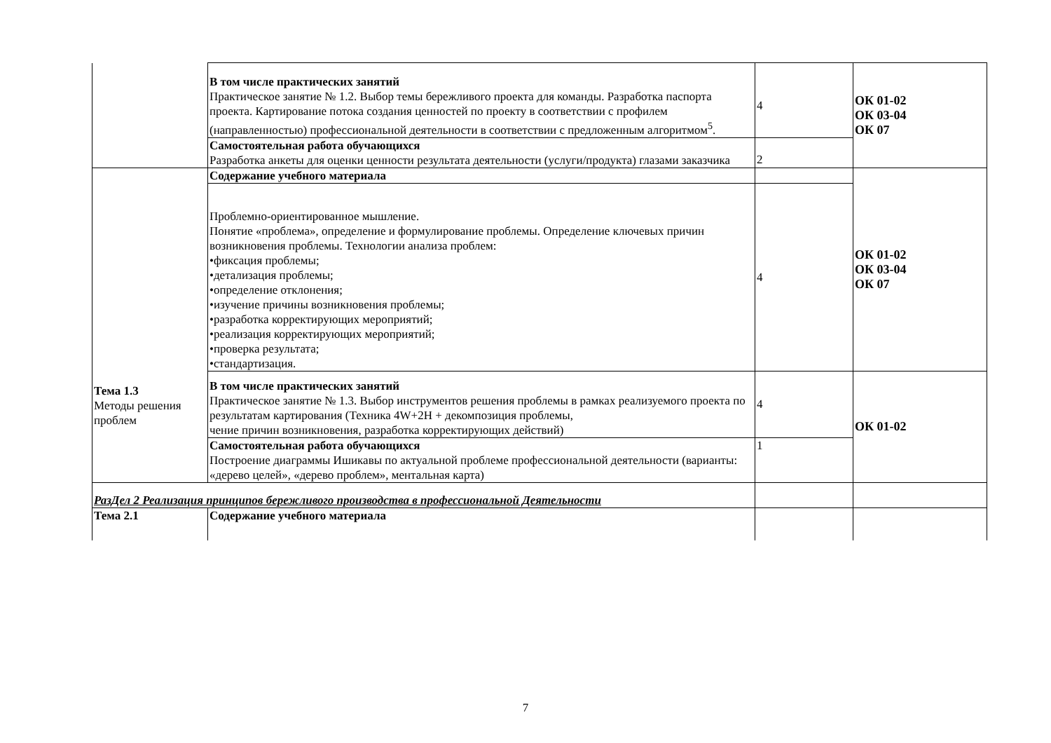| | В том числе практических занятий Практическое занятие № 1.2. Выбор темы бережливого проекта для команды. Разработка паспорта проекта. Картирование потока создания ценностей по проекту в соответствии с профилем (направленностью) профессиональной деятельности в соответствии с предложенным алгоритмом<sup>5</sup>. | 4 | ОК 01-02 ОК 03-04 ОК 07 |
| | Самостоятельная работа обучающихся Разработка анкеты для оценки ценности результата деятельности (услуги/продукта) глазами заказчика | 2 | |
| Тема 1.3 Методы решения проблем | Содержание учебного материала | | ОК 01-02 ОК 03-04 ОК 07 |
| | Проблемно-ориентированное мышление. Понятие «проблема», определение и формулирование проблемы. Определение ключевых причин возникновения проблемы. Технологии анализа проблем: • фиксация проблемы; • детализация проблемы; • определение отклонения; • изучение причины возникновения проблемы; • разработка корректирующих мероприятий; • реализация корректирующих мероприятий; • проверка результата; • стандартизация. | 4 | |
| | В том числе практических занятий Практическое занятие № 1.3. Выбор инструментов решения проблемы в рамках реализуемого проекта по результатам картирования (Техника 4W+2H + декомпозиция проблемы, чение причин возникновения, разработка корректирующих действий) | 4 | ОК 01-02 |
| | Самостоятельная работа обучающихся Построение диаграммы Ишикавы по актуальной проблеме профессиональной деятельности (варианты: «дерево целей», «дерево проблем», ментальная карта) | 1 | |
| РазДел 2 Реализация принципов бережливого производства в профессиональной Деятельности | | | |
| Тема 2.1 | Содержание учебного материала | | |
7